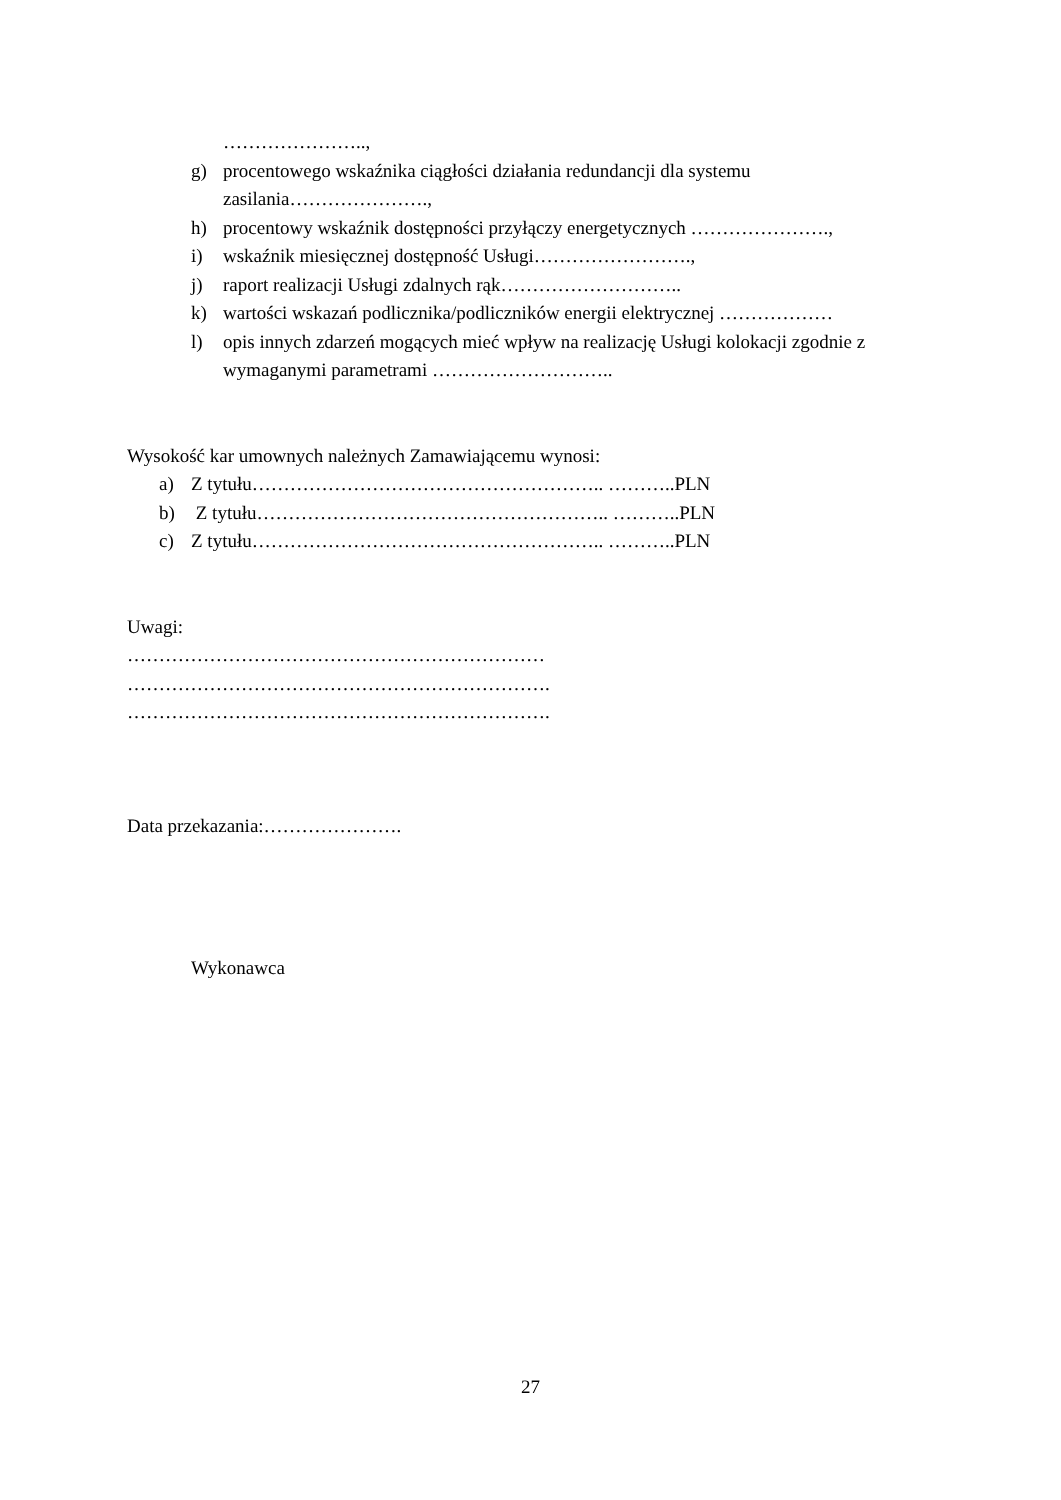…………………..,
g) procentowego wskaźnika ciągłości działania redundancji dla systemu
zasilania………………….,
h) procentowy wskaźnik dostępności przyłączy energetycznych ………………….,
i) wskaźnik miesięcznej dostępność Usługi…………………….,
j) raport realizacji Usługi zdalnych rąk………………………..
k) wartości wskazań podlicznika/podliczników energii elektrycznej ………………
l) opis innych zdarzeń mogących mieć wpływ na realizację Usługi kolokacji zgodnie z wymaganymi parametrami ………………………..
Wysokość kar umownych należnych Zamawiającemu wynosi:
a) Z tytułu……………………………………………….. ………..PLN
b) Z tytułu……………………………………………….. ………..PLN
c) Z tytułu……………………………………………….. ………..PLN
Uwagi:
…………………………………………………………
………………………………………………………….
………………………………………………………….
Data przekazania:………………….
Wykonawca
27